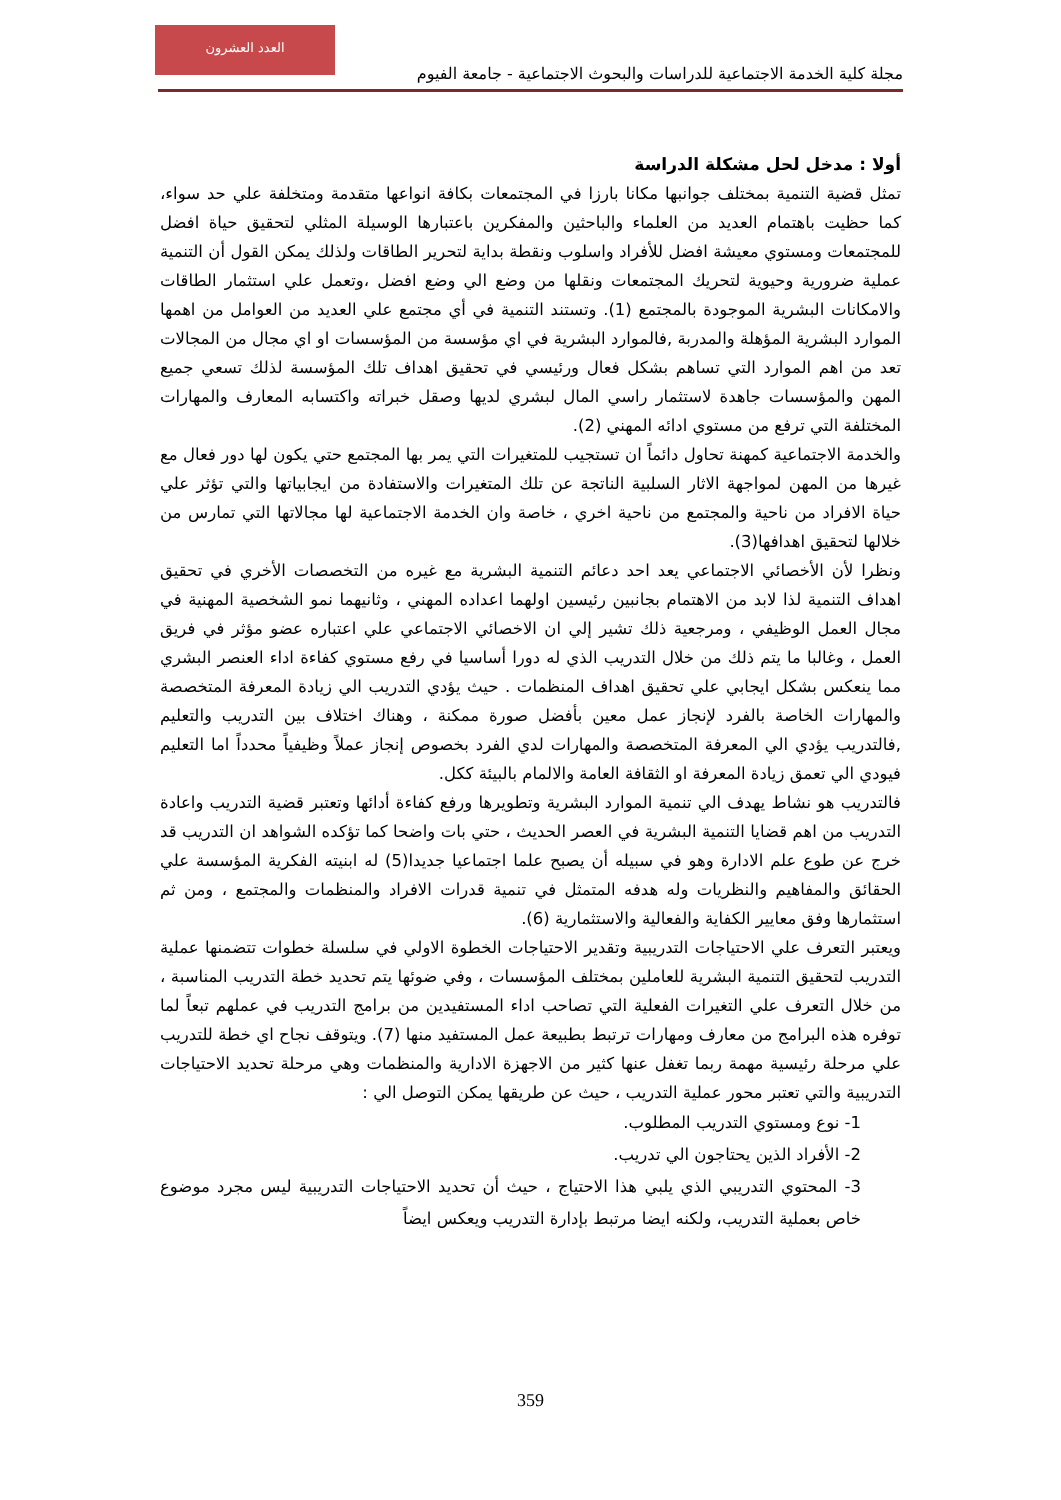مجلة كلية الخدمة الاجتماعية للدراسات والبحوث الاجتماعية - جامعة الفيوم
العدد العشرون
أولا : مدخل لحل مشكلة الدراسة
تمثل قضية التنمية بمختلف جوانبها مكانا بارزا في المجتمعات بكافة انواعها متقدمة ومتخلفة علي حد سواء، كما حظيت باهتمام العديد من العلماء والباحثين والمفكرين باعتبارها الوسيلة المثلي لتحقيق حياة افضل للمجتمعات ومستوي معيشة افضل للأفراد واسلوب ونقطة بداية لتحرير الطاقات ولذلك يمكن القول أن التنمية عملية ضرورية وحيوية لتحريك المجتمعات ونقلها من وضع الي وضع افضل ،وتعمل علي استثمار الطاقات والامكانات البشرية الموجودة بالمجتمع (1). وتستند التنمية في أي مجتمع علي العديد من العوامل من اهمها الموارد البشرية المؤهلة والمدربة ,فالموارد البشرية في اي مؤسسة من المؤسسات او اي مجال من المجالات تعد من اهم الموارد التي تساهم بشكل فعال ورئيسي في تحقيق اهداف تلك المؤسسة لذلك تسعي جميع المهن والمؤسسات جاهدة لاستثمار راسي المال لبشري لديها وصقل خبراته واكتسابه المعارف والمهارات المختلفة التي ترفع من مستوي ادائه المهني (2).
والخدمة الاجتماعية كمهنة تحاول دائماً ان تستجيب للمتغيرات التي يمر بها المجتمع حتي يكون لها دور فعال مع غيرها من المهن لمواجهة الاثار السلبية الناتجة عن تلك المتغيرات والاستفادة من ايجابياتها والتي تؤثر علي حياة الافراد من ناحية والمجتمع من ناحية اخري ، خاصة وان الخدمة الاجتماعية لها مجالاتها التي تمارس من خلالها لتحقيق اهدافها(3).
ونظرا لأن الأخصائي الاجتماعي يعد احد دعائم التنمية البشرية مع غيره من التخصصات الأخري في تحقيق اهداف التنمية لذا لابد من الاهتمام بجانبين رئيسين اولهما اعداده المهني ، وثانيهما نمو الشخصية المهنية في مجال العمل الوظيفي ، ومرجعية ذلك تشير إلي ان الاخصائي الاجتماعي علي اعتباره عضو مؤثر في فريق العمل ، وغالبا ما يتم ذلك من خلال التدريب الذي له دورا أساسيا في رفع مستوي كفاءة اداء العنصر البشري مما ينعكس بشكل ايجابي علي تحقيق اهداف المنظمات . حيث يؤدي التدريب الي زيادة المعرفة المتخصصة والمهارات الخاصة بالفرد لإنجاز عمل معين بأفضل صورة ممكنة ، وهناك اختلاف بين التدريب والتعليم ,فالتدريب يؤدي الي المعرفة المتخصصة والمهارات لدي الفرد بخصوص إنجاز عملاً وظيفياً محدداً اما التعليم فيودي الي تعمق زيادة المعرفة او الثقافة العامة والالمام بالبيئة ككل.
فالتدريب هو نشاط يهدف الي تنمية الموارد البشرية وتطويرها ورفع كفاءة أدائها وتعتبر قضية التدريب واعادة التدريب من اهم قضايا التنمية البشرية في العصر الحديث ، حتي بات واضحا كما تؤكده الشواهد ان التدريب قد خرج عن طوع علم الادارة وهو في سبيله أن يصبح علما اجتماعيا جديدا(5) له ابنيته الفكرية المؤسسة علي الحقائق والمفاهيم والنظريات وله هدفه المتمثل في تنمية قدرات الافراد والمنظمات والمجتمع ، ومن ثم استثمارها وفق معايير الكفاية والفعالية والاستثمارية (6).
ويعتبر التعرف علي الاحتياجات التدريبية وتقدير الاحتياجات الخطوة الاولي في سلسلة خطوات تتضمنها عملية التدريب لتحقيق التنمية البشرية للعاملين بمختلف المؤسسات ، وفي ضوئها يتم تحديد خطة التدريب المناسبة ، من خلال التعرف علي التغيرات الفعلية التي تصاحب اداء المستفيدين من برامج التدريب في عملهم تبعاً لما توفره هذه البرامج من معارف ومهارات ترتبط بطبيعة عمل المستفيد منها (7). ويتوقف نجاح اي خطة للتدريب علي مرحلة رئيسية مهمة ربما تغفل عنها كثير من الاجهزة الادارية والمنظمات وهي مرحلة تحديد الاحتياجات التدريبية والتي تعتبر محور عملية التدريب ، حيث عن طريقها يمكن التوصل الي :
1- نوع ومستوي التدريب المطلوب.
2- الأفراد الذين يحتاجون الي تدريب.
3- المحتوي التدريبي الذي يلبي هذا الاحتياج ، حيث أن تحديد الاحتياجات التدريبية ليس مجرد موضوع خاص بعملية التدريب، ولكنه ايضا مرتبط بإدارة التدريب ويعكس ايضاً
359